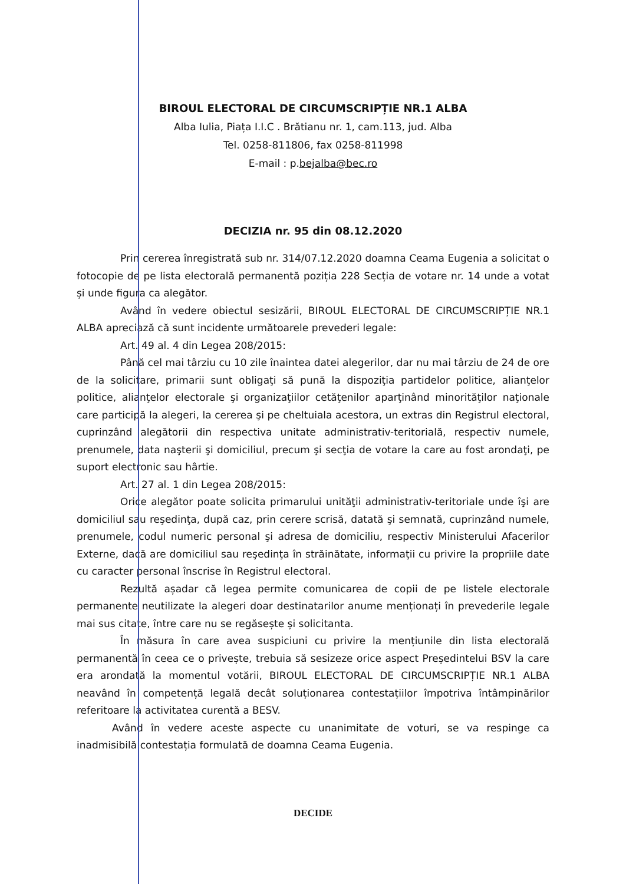BIROUL ELECTORAL DE CIRCUMSCRIPȚIE NR.1 ALBA
Alba Iulia, Piața I.I.C . Brătianu nr. 1, cam.113, jud. Alba
Tel. 0258-811806, fax 0258-811998
E-mail : p.bejalba@bec.ro
DECIZIA nr. 95 din 08.12.2020
Prin cererea înregistrată sub nr. 314/07.12.2020 doamna Ceama Eugenia a solicitat o fotocopie de pe lista electorală permanentă poziția 228 Secția de votare nr. 14 unde a votat și unde figura ca alegător.
Având în vedere obiectul sesizării, BIROUL ELECTORAL DE CIRCUMSCRIPȚIE NR.1 ALBA apreciază că sunt incidente următoarele prevederi legale:
Art. 49 al. 4 din Legea 208/2015:
Până cel mai târziu cu 10 zile înaintea datei alegerilor, dar nu mai târziu de 24 de ore de la solicitare, primarii sunt obligaţi să pună la dispoziţia partidelor politice, alianţelor politice, alianţelor electorale şi organizaţiilor cetăţenilor aparţinând minorităţilor naţionale care participă la alegeri, la cererea şi pe cheltuiala acestora, un extras din Registrul electoral, cuprinzând alegătorii din respectiva unitate administrativ-teritorială, respectiv numele, prenumele, data naşterii şi domiciliul, precum şi secţia de votare la care au fost arondaţi, pe suport electronic sau hârtie.
Art. 27 al. 1 din Legea 208/2015:
Orice alegător poate solicita primarului unităţii administrativ-teritoriale unde îşi are domiciliul sau reşedinţa, după caz, prin cerere scrisă, datată şi semnată, cuprinzând numele, prenumele, codul numeric personal şi adresa de domiciliu, respectiv Ministerului Afacerilor Externe, dacă are domiciliul sau reşedinţa în străinătate, informaţii cu privire la propriile date cu caracter personal înscrise în Registrul electoral.
Rezultă așadar că legea permite comunicarea de copii de pe listele electorale permanente neutilizate la alegeri doar destinatarilor anume menționați în prevederile legale mai sus citate, între care nu se regăsește și solicitanta.
În măsura în care avea suspiciuni cu privire la mențiunile din lista electorală permanentă în ceea ce o privește, trebuia să sesizeze orice aspect Președintelui BSV la care era arondată la momentul votării, BIROUL ELECTORAL DE CIRCUMSCRIPȚIE NR.1 ALBA neavând în competență legală decât soluționarea contestațiilor împotriva întâmpinărilor referitoare la activitatea curentă a BESV.
Având în vedere aceste aspecte cu unanimitate de voturi, se va respinge ca inadmisibilă contestația formulată de doamna Ceama Eugenia.
DECIDE